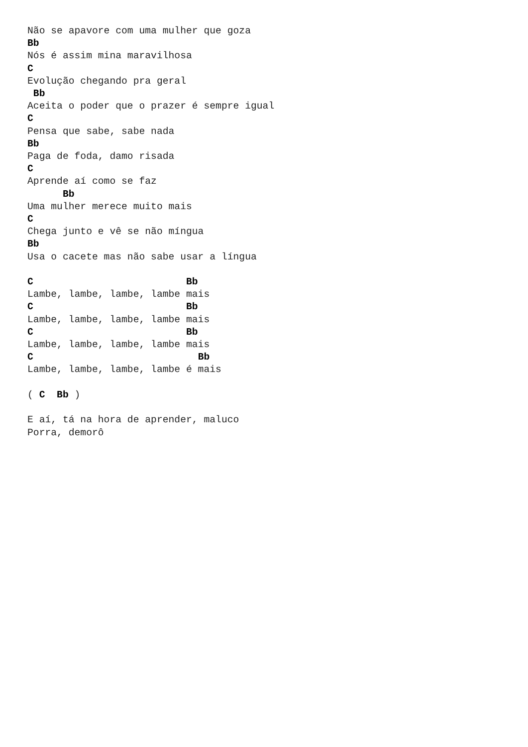Não se apavore com uma mulher que goza
Bb
Nós é assim mina maravilhosa
C
Evolução chegando pra geral
 Bb
Aceita o poder que o prazer é sempre igual
C
Pensa que sabe, sabe nada
Bb
Paga de foda, damo risada
C
Aprende aí como se faz
      Bb
Uma mulher merece muito mais
C
Chega junto e vê se não míngua
Bb
Usa o cacete mas não sabe usar a língua

C                          Bb
Lambe, lambe, lambe, lambe mais
C                          Bb
Lambe, lambe, lambe, lambe mais
C                          Bb
Lambe, lambe, lambe, lambe mais
C                            Bb
Lambe, lambe, lambe, lambe é mais

( C  Bb )

E aí, tá na hora de aprender, maluco
Porra, demorô